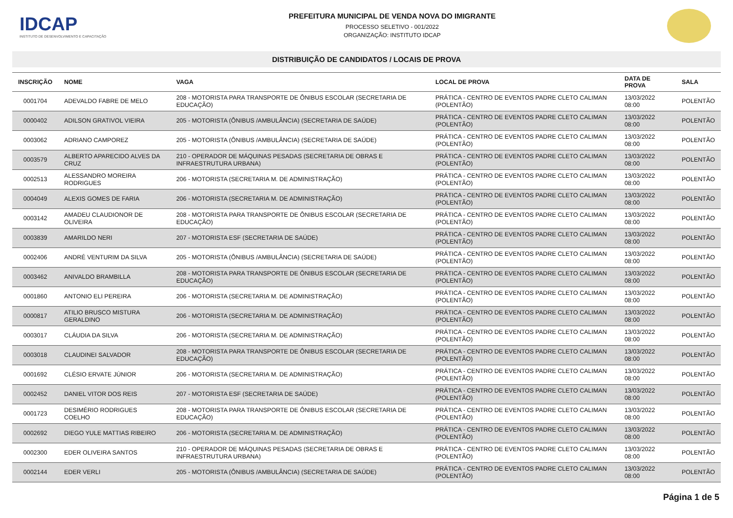IDCAP
INSTITUTO DE DESENVOLVIMENTO E CAPACITAÇÃO
PREFEITURA MUNICIPAL DE VENDA NOVA DO IMIGRANTE
PROCESSO SELETIVO - 001/2022
ORGANIZAÇÃO: INSTITUTO IDCAP
DISTRIBUIÇÃO DE CANDIDATOS / LOCAIS DE PROVA
| INSCRIÇÃO | NOME | VAGA | LOCAL DE PROVA | DATA DE PROVA | SALA |
| --- | --- | --- | --- | --- | --- |
| 0001704 | ADEVALDO FABRE DE MELO | 208 - MOTORISTA PARA TRANSPORTE DE ÔNIBUS ESCOLAR (SECRETARIA DE EDUCAÇÃO) | PRÁTICA - CENTRO DE EVENTOS PADRE CLETO CALIMAN (POLENTÃO) | 13/03/2022 08:00 | POLENTÃO |
| 0000402 | ADILSON GRATIVOL VIEIRA | 205 - MOTORISTA (ÔNIBUS /AMBULÂNCIA) (SECRETARIA DE SAÚDE) | PRÁTICA - CENTRO DE EVENTOS PADRE CLETO CALIMAN (POLENTÃO) | 13/03/2022 08:00 | POLENTÃO |
| 0003062 | ADRIANO CAMPOREZ | 205 - MOTORISTA (ÔNIBUS /AMBULÂNCIA) (SECRETARIA DE SAÚDE) | PRÁTICA - CENTRO DE EVENTOS PADRE CLETO CALIMAN (POLENTÃO) | 13/03/2022 08:00 | POLENTÃO |
| 0003579 | ALBERTO APARECIDO ALVES DA CRUZ | 210 - OPERADOR DE MÁQUINAS PESADAS (SECRETARIA DE OBRAS E INFRAESTRUTURA URBANA) | PRÁTICA - CENTRO DE EVENTOS PADRE CLETO CALIMAN (POLENTÃO) | 13/03/2022 08:00 | POLENTÃO |
| 0002513 | ALESSANDRO MOREIRA RODRIGUES | 206 - MOTORISTA (SECRETARIA M. DE ADMINISTRAÇÃO) | PRÁTICA - CENTRO DE EVENTOS PADRE CLETO CALIMAN (POLENTÃO) | 13/03/2022 08:00 | POLENTÃO |
| 0004049 | ALEXIS GOMES DE FARIA | 206 - MOTORISTA (SECRETARIA M. DE ADMINISTRAÇÃO) | PRÁTICA - CENTRO DE EVENTOS PADRE CLETO CALIMAN (POLENTÃO) | 13/03/2022 08:00 | POLENTÃO |
| 0003142 | AMADEU CLAUDIONOR DE OLIVEIRA | 208 - MOTORISTA PARA TRANSPORTE DE ÔNIBUS ESCOLAR (SECRETARIA DE EDUCAÇÃO) | PRÁTICA - CENTRO DE EVENTOS PADRE CLETO CALIMAN (POLENTÃO) | 13/03/2022 08:00 | POLENTÃO |
| 0003839 | AMARILDO NERI | 207 - MOTORISTA ESF (SECRETARIA DE SAÚDE) | PRÁTICA - CENTRO DE EVENTOS PADRE CLETO CALIMAN (POLENTÃO) | 13/03/2022 08:00 | POLENTÃO |
| 0002406 | ANDRÉ VENTURIM DA SILVA | 205 - MOTORISTA (ÔNIBUS /AMBULÂNCIA) (SECRETARIA DE SAÚDE) | PRÁTICA - CENTRO DE EVENTOS PADRE CLETO CALIMAN (POLENTÃO) | 13/03/2022 08:00 | POLENTÃO |
| 0003462 | ANIVALDO BRAMBILLA | 208 - MOTORISTA PARA TRANSPORTE DE ÔNIBUS ESCOLAR (SECRETARIA DE EDUCAÇÃO) | PRÁTICA - CENTRO DE EVENTOS PADRE CLETO CALIMAN (POLENTÃO) | 13/03/2022 08:00 | POLENTÃO |
| 0001860 | ANTONIO ELI PEREIRA | 206 - MOTORISTA (SECRETARIA M. DE ADMINISTRAÇÃO) | PRÁTICA - CENTRO DE EVENTOS PADRE CLETO CALIMAN (POLENTÃO) | 13/03/2022 08:00 | POLENTÃO |
| 0000817 | ATILIO BRUSCO MISTURA GERALDINO | 206 - MOTORISTA (SECRETARIA M. DE ADMINISTRAÇÃO) | PRÁTICA - CENTRO DE EVENTOS PADRE CLETO CALIMAN (POLENTÃO) | 13/03/2022 08:00 | POLENTÃO |
| 0003017 | CLÁUDIA DA SILVA | 206 - MOTORISTA (SECRETARIA M. DE ADMINISTRAÇÃO) | PRÁTICA - CENTRO DE EVENTOS PADRE CLETO CALIMAN (POLENTÃO) | 13/03/2022 08:00 | POLENTÃO |
| 0003018 | CLAUDINEI SALVADOR | 208 - MOTORISTA PARA TRANSPORTE DE ÔNIBUS ESCOLAR (SECRETARIA DE EDUCAÇÃO) | PRÁTICA - CENTRO DE EVENTOS PADRE CLETO CALIMAN (POLENTÃO) | 13/03/2022 08:00 | POLENTÃO |
| 0001692 | CLÉSIO ERVATE JÚNIOR | 206 - MOTORISTA (SECRETARIA M. DE ADMINISTRAÇÃO) | PRÁTICA - CENTRO DE EVENTOS PADRE CLETO CALIMAN (POLENTÃO) | 13/03/2022 08:00 | POLENTÃO |
| 0002452 | DANIEL VITOR DOS REIS | 207 - MOTORISTA ESF (SECRETARIA DE SAÚDE) | PRÁTICA - CENTRO DE EVENTOS PADRE CLETO CALIMAN (POLENTÃO) | 13/03/2022 08:00 | POLENTÃO |
| 0001723 | DESIMÉRIO RODRIGUES COELHO | 208 - MOTORISTA PARA TRANSPORTE DE ÔNIBUS ESCOLAR (SECRETARIA DE EDUCAÇÃO) | PRÁTICA - CENTRO DE EVENTOS PADRE CLETO CALIMAN (POLENTÃO) | 13/03/2022 08:00 | POLENTÃO |
| 0002692 | DIEGO YULE MATTIAS RIBEIRO | 206 - MOTORISTA (SECRETARIA M. DE ADMINISTRAÇÃO) | PRÁTICA - CENTRO DE EVENTOS PADRE CLETO CALIMAN (POLENTÃO) | 13/03/2022 08:00 | POLENTÃO |
| 0002300 | EDER OLIVEIRA SANTOS | 210 - OPERADOR DE MÁQUINAS PESADAS (SECRETARIA DE OBRAS E INFRAESTRUTURA URBANA) | PRÁTICA - CENTRO DE EVENTOS PADRE CLETO CALIMAN (POLENTÃO) | 13/03/2022 08:00 | POLENTÃO |
| 0002144 | EDER VERLI | 205 - MOTORISTA (ÔNIBUS /AMBULÂNCIA) (SECRETARIA DE SAÚDE) | PRÁTICA - CENTRO DE EVENTOS PADRE CLETO CALIMAN (POLENTÃO) | 13/03/2022 08:00 | POLENTÃO |
Página 1 de 5